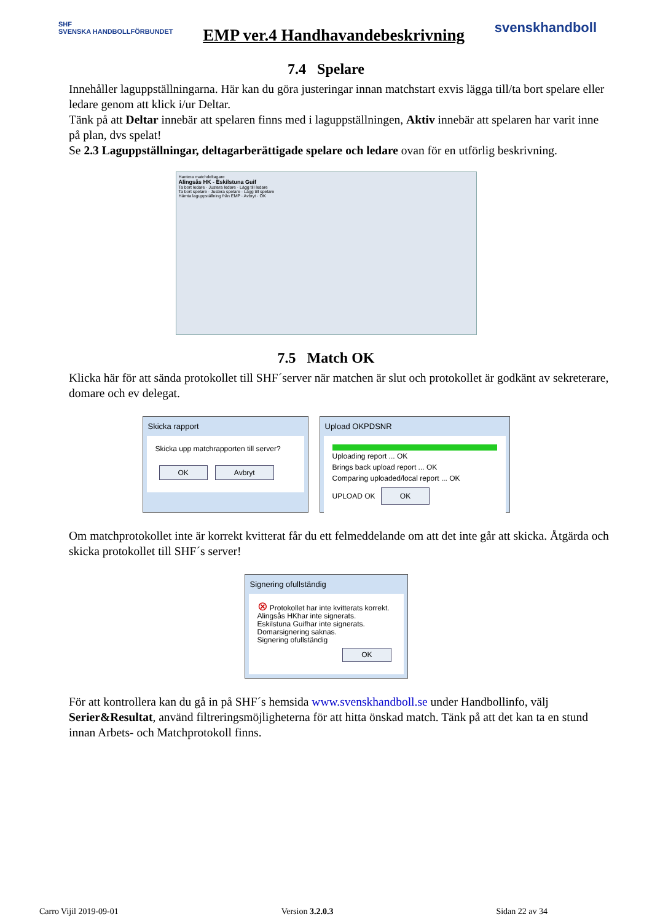SHF
SVENSKA HANDBOLLFÖRBUNDET
EMP ver.4 Handhavandebeskrivning
svenskhandboll
7.4 Spelare
Innehåller laguppställningarna. Här kan du göra justeringar innan matchstart exvis lägga till/ta bort spelare eller ledare genom att klick i/ur Deltar.
Tänk på att Deltar innebär att spelaren finns med i laguppställningen, Aktiv innebär att spelaren har varit inne på plan, dvs spelat!
Se 2.3 Laguppställningar, deltagarberättigade spelare och ledare ovan för en utförlig beskrivning.
Hantera matchdeltagare
Alingsås HK - Eskilstuna Guif
Ta bort ledare · Justera ledare · Lägg till ledare
Ta bort spelare · Justera spelare · Lägg till spelare
Hämta laguppställning från EMP · Avbryt · OK
7.5 Match OK
Klicka här för att sända protokollet till SHF´server när matchen är slut och protokollet är godkänt av sekreterare, domare och ev delegat.
Skicka rapport
Skicka upp matchrapporten till server?
OK Avbryt
Upload OKPDSNR
Uploading report ... OK
Brings back upload report ... OK
Comparing uploaded/local report ... OK
UPLOAD OK OK
Om matchprotokollet inte är korrekt kvitterat får du ett felmeddelande om att det inte går att skicka. Åtgärda och skicka protokollet till SHF´s server!
Signering ofullständig
⊗ Protokollet har inte kvitterats korrekt.
Alingsås HKhar inte signerats.
Eskilstuna Guifhar inte signerats.
Domarsignering saknas.
Signering ofullständig
OK
För att kontrollera kan du gå in på SHF´s hemsida www.svenskhandboll.se under Handbollinfo, välj Serier&Resultat, använd filtreringsmöjligheterna för att hitta önskad match. Tänk på att det kan ta en stund innan Arbets- och Matchprotokoll finns.
Carro Vijil 2019-09-01 Version 3.2.0.3 Sidan 22 av 34